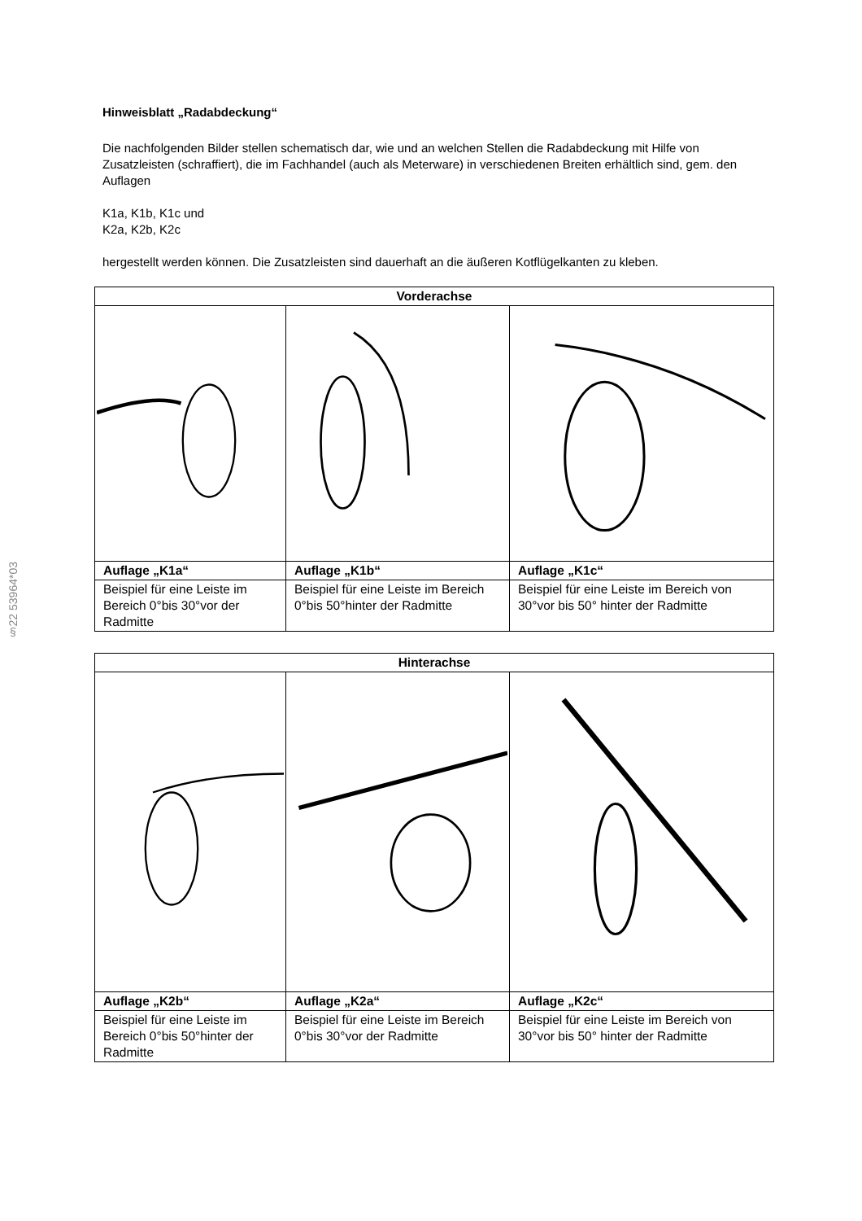§22 53964*03
Hinweisblatt „Radabdeckung“
Die nachfolgenden Bilder stellen schematisch dar, wie und an welchen Stellen die Radabdeckung mit Hilfe von Zusatzleisten (schraffiert), die im Fachhandel (auch als Meterware) in verschiedenen Breiten erhältlich sind, gem. den Auflagen
K1a, K1b, K1c und
K2a, K2b, K2c
hergestellt werden können. Die Zusatzleisten sind dauerhaft an die äußeren Kotflügelkanten zu kleben.
| Vorderachse | | |
| --- | --- | --- |
| Auflage „K1a“ | Auflage „K1b“ | Auflage „K1c“ |
| Beispiel für eine Leiste im Bereich 0°bis 30°vor der Radmitte | Beispiel für eine Leiste im Bereich 0°bis 50°hinter der Radmitte | Beispiel für eine Leiste im Bereich von 30°vor bis 50° hinter der Radmitte |
| Hinterachse | | |
| --- | --- | --- |
| Auflage „K2b“ | Auflage „K2a“ | Auflage „K2c“ |
| Beispiel für eine Leiste im Bereich 0°bis 50°hinter der Radmitte | Beispiel für eine Leiste im Bereich 0°bis 30°vor der Radmitte | Beispiel für eine Leiste im Bereich von 30°vor bis 50° hinter der Radmitte |